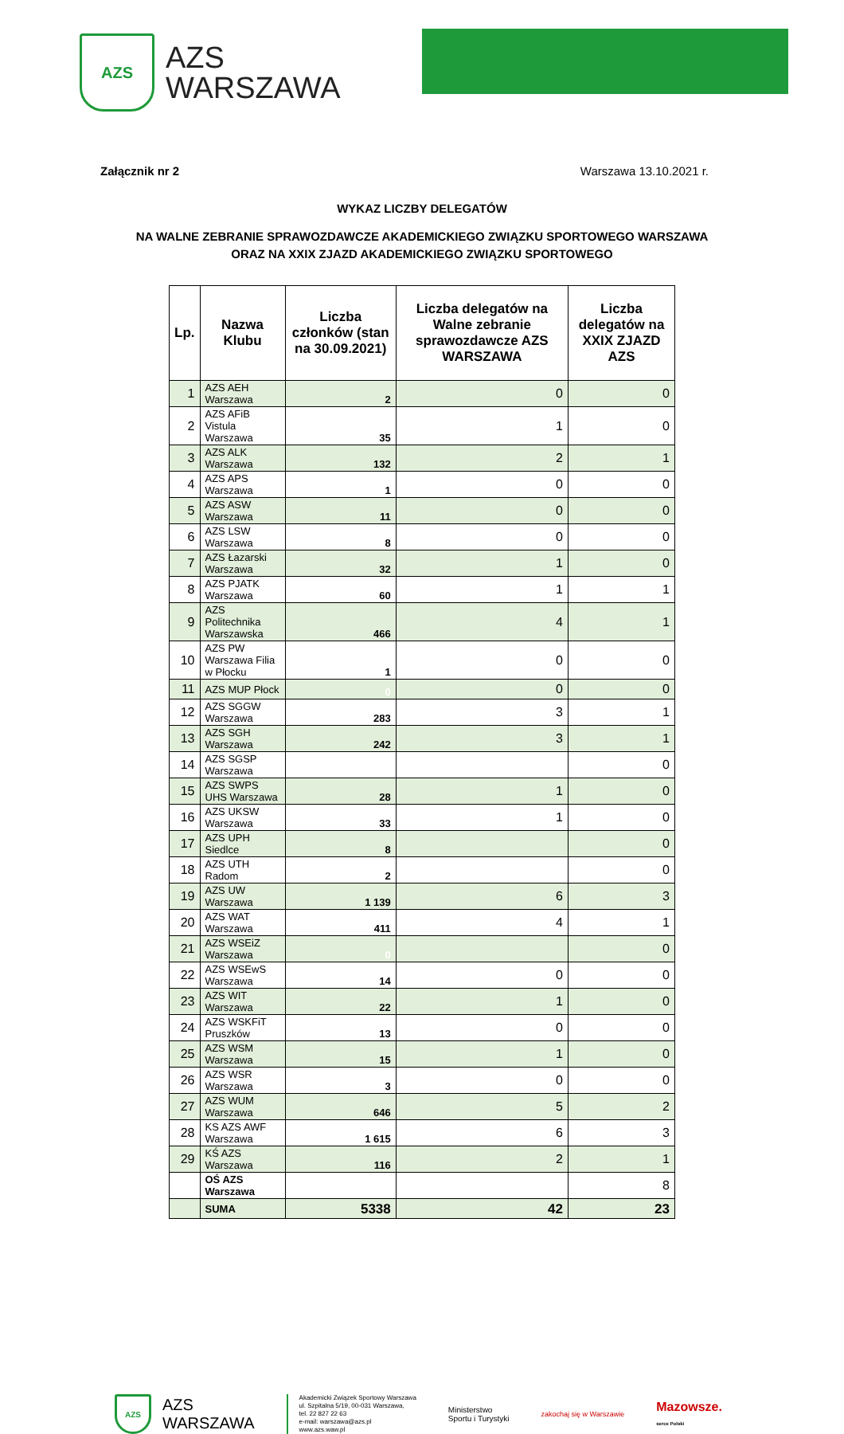AZS
AZS
WARSZAWA
Załącznik nr 2 Warszawa 13.10.2021 r.
WYKAZ LICZBY DELEGATÓW
NA WALNE ZEBRANIE SPRAWOZDAWCZE AKADEMICKIEGO ZWIĄZKU SPORTOWEGO WARSZAWA
ORAZ NA XXIX ZJAZD AKADEMICKIEGO ZWIĄZKU SPORTOWEGO
| Lp. | Nazwa Klubu | Liczba członków (stan na 30.09.2021) | Liczba delegatów na Walne zebranie sprawozdawcze AZS WARSZAWA | Liczba delegatów na XXIX ZJAZD AZS |
| --- | --- | --- | --- | --- |
| 1 | AZS AEH Warszawa | 2 | 0 | 0 |
| 2 | AZS AFiB Vistula Warszawa | 35 | 1 | 0 |
| 3 | AZS ALK Warszawa | 132 | 2 | 1 |
| 4 | AZS APS Warszawa | 1 | 0 | 0 |
| 5 | AZS ASW Warszawa | 11 | 0 | 0 |
| 6 | AZS LSW Warszawa | 8 | 0 | 0 |
| 7 | AZS Łazarski Warszawa | 32 | 1 | 0 |
| 8 | AZS PJATK Warszawa | 60 | 1 | 1 |
| 9 | AZS Politechnika Warszawska | 466 | 4 | 1 |
| 10 | AZS PW Warszawa Filia w Płocku | 1 | 0 | 0 |
| 11 | AZS MUP Płock | 0 | 0 | 0 |
| 12 | AZS SGGW Warszawa | 283 | 3 | 1 |
| 13 | AZS SGH Warszawa | 242 | 3 | 1 |
| 14 | AZS SGSP Warszawa | | | 0 |
| 15 | AZS SWPS UHS Warszawa | 28 | 1 | 0 |
| 16 | AZS UKSW Warszawa | 33 | 1 | 0 |
| 17 | AZS UPH Siedlce | 8 | | 0 |
| 18 | AZS UTH Radom | 2 | | 0 |
| 19 | AZS UW Warszawa | 1 139 | 6 | 3 |
| 20 | AZS WAT Warszawa | 411 | 4 | 1 |
| 21 | AZS WSEiZ Warszawa | 0 | | 0 |
| 22 | AZS WSEwS Warszawa | 14 | 0 | 0 |
| 23 | AZS WIT Warszawa | 22 | 1 | 0 |
| 24 | AZS WSKFiT Pruszków | 13 | 0 | 0 |
| 25 | AZS WSM Warszawa | 15 | 1 | 0 |
| 26 | AZS WSR Warszawa | 3 | 0 | 0 |
| 27 | AZS WUM Warszawa | 646 | 5 | 2 |
| 28 | KS AZS AWF Warszawa | 1 615 | 6 | 3 |
| 29 | KŚ AZS Warszawa | 116 | 2 | 1 |
| | OŚ AZS Warszawa | | | 8 |
| | SUMA | 5338 | 42 | 23 |
AZS
AZS
WARSZAWA
Akademicki Związek Sportowy Warszawa
ul. Szpitalna 5/19, 00-031 Warszawa,
tel. 22 827 22 63
e-mail: warszawa@azs.pl
www.azs.waw.pl
Ministerstwo
Sportu i Turystyki
zakochaj się w Warszawie
Mazowsze.
serce Polski